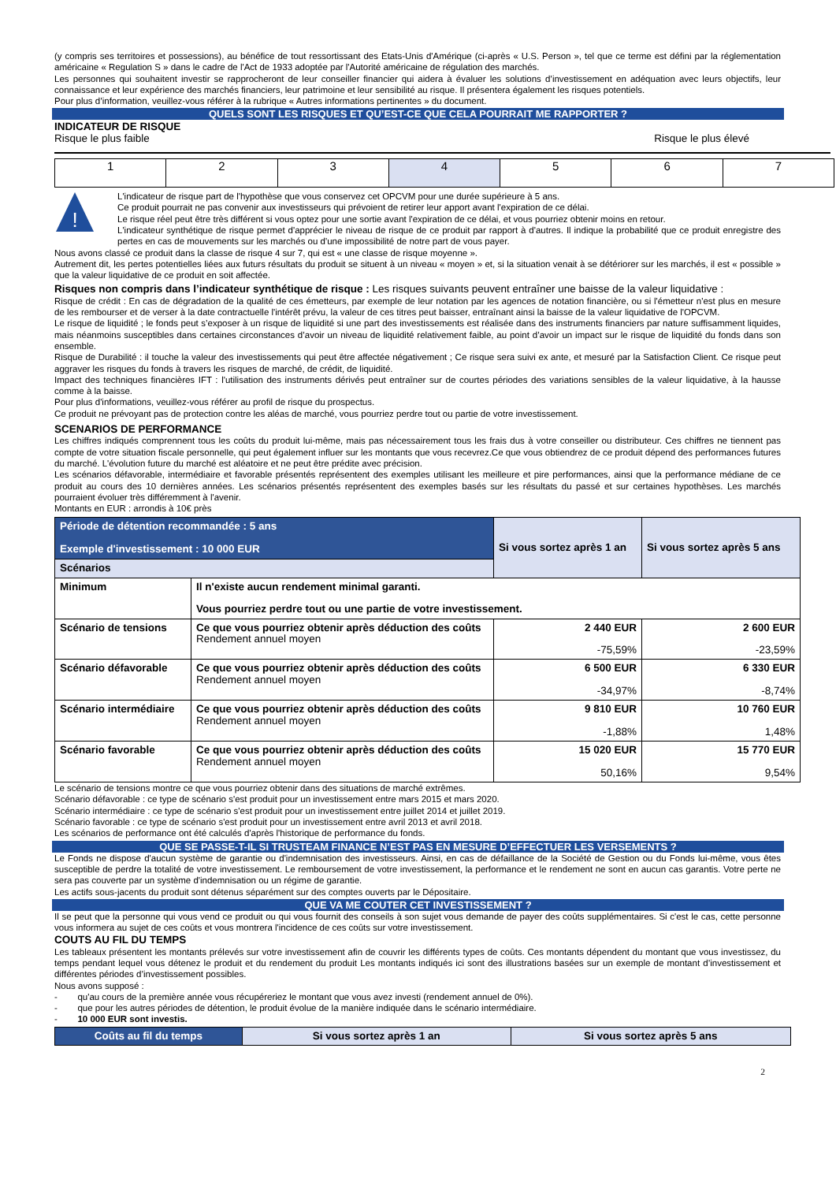(y compris ses territoires et possessions), au bénéfice de tout ressortissant des Etats-Unis d'Amérique (ci-après « U.S. Person », tel que ce terme est défini par la réglementation américaine « Regulation S » dans le cadre de l'Act de 1933 adoptée par l'Autorité américaine de régulation des marchés.
Les personnes qui souhaitent investir se rapprocheront de leur conseiller financier qui aidera à évaluer les solutions d’investissement en adéquation avec leurs objectifs, leur connaissance et leur expérience des marchés financiers, leur patrimoine et leur sensibilité au risque. Il présentera également les risques potentiels.
Pour plus d’information, veuillez-vous référer à la rubrique « Autres informations pertinentes » du document.
QUELS SONT LES RISQUES ET QU’EST-CE QUE CELA POURRAIT ME RAPPORTER ?
INDICATEUR DE RISQUE
Risque le plus faible Risque le plus élevé
| 1 | 2 | 3 | 4 | 5 | 6 | 7 |
!
L'indicateur de risque part de l'hypothèse que vous conservez cet OPCVM pour une durée supérieure à 5 ans.
Ce produit pourrait ne pas convenir aux investisseurs qui prévoient de retirer leur apport avant l'expiration de ce délai.
Le risque réel peut être très différent si vous optez pour une sortie avant l'expiration de ce délai, et vous pourriez obtenir moins en retour.
L'indicateur synthétique de risque permet d'apprécier le niveau de risque de ce produit par rapport à d'autres. Il indique la probabilité que ce produit enregistre des pertes en cas de mouvements sur les marchés ou d'une impossibilité de notre part de vous payer.
Nous avons classé ce produit dans la classe de risque 4 sur 7, qui est « une classe de risque moyenne ».
Autrement dit, les pertes potentielles liées aux futurs résultats du produit se situent à un niveau « moyen » et, si la situation venait à se détériorer sur les marchés, il est « possible » que la valeur liquidative de ce produit en soit affectée.
Risques non compris dans l’indicateur synthétique de risque : Les risques suivants peuvent entraîner une baisse de la valeur liquidative :
Risque de crédit : En cas de dégradation de la qualité de ces émetteurs, par exemple de leur notation par les agences de notation financière, ou si l'émetteur n'est plus en mesure de les rembourser et de verser à la date contractuelle l'intérêt prévu, la valeur de ces titres peut baisser, entraînant ainsi la baisse de la valeur liquidative de l'OPCVM.
Le risque de liquidité ; le fonds peut s’exposer à un risque de liquidité si une part des investissements est réalisée dans des instruments financiers par nature suffisamment liquides, mais néanmoins susceptibles dans certaines circonstances d’avoir un niveau de liquidité relativement faible, au point d’avoir un impact sur le risque de liquidité du fonds dans son ensemble.
Risque de Durabilité : il touche la valeur des investissements qui peut être affectée négativement ; Ce risque sera suivi ex ante, et mesuré par la Satisfaction Client. Ce risque peut aggraver les risques du fonds à travers les risques de marché, de crédit, de liquidité.
Impact des techniques financières IFT : l'utilisation des instruments dérivés peut entraîner sur de courtes périodes des variations sensibles de la valeur liquidative, à la hausse comme à la baisse.
Pour plus d'informations, veuillez-vous référer au profil de risque du prospectus.
Ce produit ne prévoyant pas de protection contre les aléas de marché, vous pourriez perdre tout ou partie de votre investissement.
SCENARIOS DE PERFORMANCE
Les chiffres indiqués comprennent tous les coûts du produit lui-même, mais pas nécessairement tous les frais dus à votre conseiller ou distributeur. Ces chiffres ne tiennent pas compte de votre situation fiscale personnelle, qui peut également influer sur les montants que vous recevrez.Ce que vous obtiendrez de ce produit dépend des performances futures du marché. L'évolution future du marché est aléatoire et ne peut être prédite avec précision.
Les scénarios défavorable, intermédiaire et favorable présentés représentent des exemples utilisant les meilleure et pire performances, ainsi que la performance médiane de ce produit au cours des 10 dernières années. Les scénarios présentés représentent des exemples basés sur les résultats du passé et sur certaines hypothèses. Les marchés pourraient évoluer très différemment à l'avenir.
Montants en EUR : arrondis à 10€ près
| Période de détention recommandée : 5 ans Exemple d'investissement : 10 000 EUR | | Si vous sortez après 1 an | Si vous sortez après 5 ans |
| Scénarios | | | |
| Minimum | Il n'existe aucun rendement minimal garanti. Vous pourriez perdre tout ou une partie de votre investissement. | | |
| Scénario de tensions | Ce que vous pourriez obtenir après déduction des coûts Rendement annuel moyen | 2 440 EUR -75,59% | 2 600 EUR -23,59% |
| Scénario défavorable | Ce que vous pourriez obtenir après déduction des coûts Rendement annuel moyen | 6 500 EUR -34,97% | 6 330 EUR -8,74% |
| Scénario intermédiaire | Ce que vous pourriez obtenir après déduction des coûts Rendement annuel moyen | 9 810 EUR -1,88% | 10 760 EUR 1,48% |
| Scénario favorable | Ce que vous pourriez obtenir après déduction des coûts Rendement annuel moyen | 15 020 EUR 50,16% | 15 770 EUR 9,54% |
Le scénario de tensions montre ce que vous pourriez obtenir dans des situations de marché extrêmes.
Scénario défavorable : ce type de scénario s'est produit pour un investissement entre mars 2015 et mars 2020.
Scénario intermédiaire : ce type de scénario s'est produit pour un investissement entre juillet 2014 et juillet 2019.
Scénario favorable : ce type de scénario s'est produit pour un investissement entre avril 2013 et avril 2018.
Les scénarios de performance ont été calculés d'après l'historique de performance du fonds.
QUE SE PASSE-T-IL SI TRUSTEAM FINANCE N’EST PAS EN MESURE D’EFFECTUER LES VERSEMENTS ?
Le Fonds ne dispose d'aucun système de garantie ou d'indemnisation des investisseurs. Ainsi, en cas de défaillance de la Société de Gestion ou du Fonds lui-même, vous êtes susceptible de perdre la totalité de votre investissement. Le remboursement de votre investissement, la performance et le rendement ne sont en aucun cas garantis. Votre perte ne sera pas couverte par un système d'indemnisation ou un régime de garantie.
Les actifs sous-jacents du produit sont détenus séparément sur des comptes ouverts par le Dépositaire.
QUE VA ME COUTER CET INVESTISSEMENT ?
Il se peut que la personne qui vous vend ce produit ou qui vous fournit des conseils à son sujet vous demande de payer des coûts supplémentaires. Si c'est le cas, cette personne vous informera au sujet de ces coûts et vous montrera l'incidence de ces coûts sur votre investissement.
COUTS AU FIL DU TEMPS
Les tableaux présentent les montants prélevés sur votre investissement afin de couvrir les différents types de coûts. Ces montants dépendent du montant que vous investissez, du temps pendant lequel vous détenez le produit et du rendement du produit Les montants indiqués ici sont des illustrations basées sur un exemple de montant d’investissement et différentes périodes d’investissement possibles.
Nous avons supposé :
- qu'au cours de la première année vous récupéreriez le montant que vous avez investi (rendement annuel de 0%).
- que pour les autres périodes de détention, le produit évolue de la manière indiquée dans le scénario intermédiaire.
- 10 000 EUR sont investis.
| Coûts au fil du temps | Si vous sortez après 1 an | Si vous sortez après 5 ans |
2